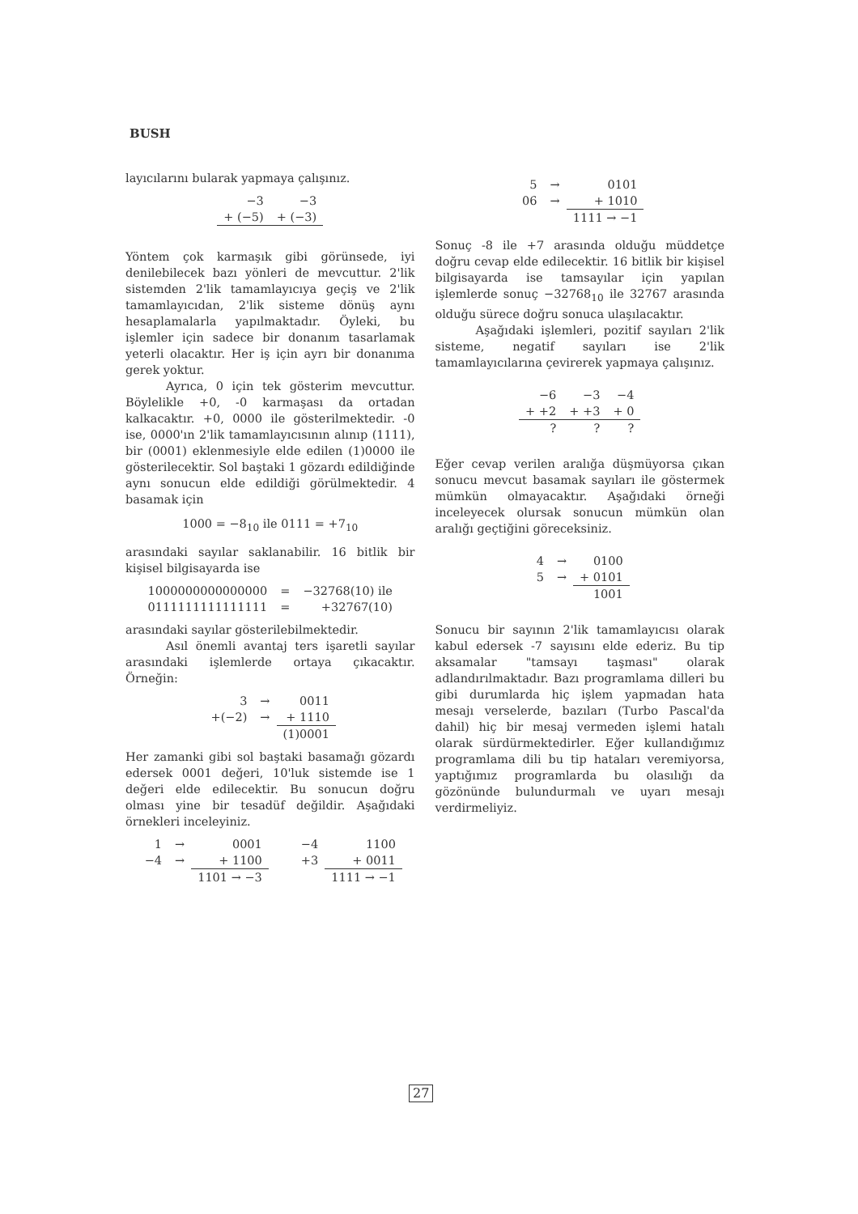BUSH
layıcılarını bularak yapmaya çalışınız.
| −3 | −3 |
| + (−5) | + (−3) |
Yöntem çok karmaşık gibi görünsede, iyi denilebilecek bazı yönleri de mevcuttur. 2'lik sistemden 2'lik tamamlayıcıya geçiş ve 2'lik tamamlayıcıdan, 2'lik sisteme dönüş aynı hesaplamalarla yapılmaktadır. Öyleki, bu işlemler için sadece bir donanım tasarlamak yeterli olacaktır. Her iş için ayrı bir donanıma gerek yoktur.
Ayrıca, 0 için tek gösterim mevcuttur. Böylelikle +0, -0 karmaşası da ortadan kalkacaktır. +0, 0000 ile gösterilmektedir. -0 ise, 0000'ın 2'lik tamamlayıcısının alınıp (1111), bir (0001) eklenmesiyle elde edilen (1)0000 ile gösterilecektir. Sol baştaki 1 gözardı edildiğinde aynı sonucun elde edildiği görülmektedir. 4 basamak için
1000 = −8<sub>10</sub> ile 0111 = +7<sub>10</sub>
arasındaki sayılar saklanabilir. 16 bitlik bir kişisel bilgisayarda ise
| 1000000000000000 | = | −32768(10) ile |
| 0111111111111111 | = | +32767(10) |
arasındaki sayılar gösterilebilmektedir.
Asıl önemli avantaj ters işaretli sayılar arasındaki işlemlerde ortaya çıkacaktır. Örneğin:
| 3 | → | 0011 |
| +(−2) | → | + 1110 |
| | | (1)0001 |
Her zamanki gibi sol baştaki basamağı gözardı edersek 0001 değeri, 10'luk sistemde ise 1 değeri elde edilecektir. Bu sonucun doğru olması yine bir tesadüf değildir. Aşağıdaki örnekleri inceleyiniz.
| 1 | → | 0001 | −4 | 1100 |
| −4 | → | + 1100 | +3 | + 0011 |
| | | 1101 → −3 | | 1111 → −1 |
| 5 | → | 0101 |
| 06 | → | + 1010 |
| | | 1111 → −1 |
Sonuç -8 ile +7 arasında olduğu müddetçe doğru cevap elde edilecektir. 16 bitlik bir kişisel bilgisayarda ise tamsayılar için yapılan işlemlerde sonuç −32768<sub>10</sub> ile 32767 arasında olduğu sürece doğru sonuca ulaşılacaktır.
Aşağıdaki işlemleri, pozitif sayıları 2'lik sisteme, negatif sayıları ise 2'lik tamamlayıcılarına çevirerek yapmaya çalışınız.
| −6 | −3 | −4 |
| + +2 | + +3 | + 0 |
| ? | ? | ? |
Eğer cevap verilen aralığa düşmüyorsa çıkan sonucu mevcut basamak sayıları ile göstermek mümkün olmayacaktır. Aşağıdaki örneği inceleyecek olursak sonucun mümkün olan aralığı geçtiğini göreceksiniz.
| 4 | → | 0100 |
| 5 | → | + 0101 |
| | | 1001 |
Sonucu bir sayının 2'lik tamamlayıcısı olarak kabul edersek -7 sayısını elde ederiz. Bu tip aksamalar "tamsayı taşması" olarak adlandırılmaktadır. Bazı programlama dilleri bu gibi durumlarda hiç işlem yapmadan hata mesajı verselerde, bazıları (Turbo Pascal'da dahil) hiç bir mesaj vermeden işlemi hatalı olarak sürdürmektedirler. Eğer kullandığımız programlama dili bu tip hataları veremiyorsa, yaptığımız programlarda bu olasılığı da gözönünde bulundurmalı ve uyarı mesajı verdirmeliyiz.
27